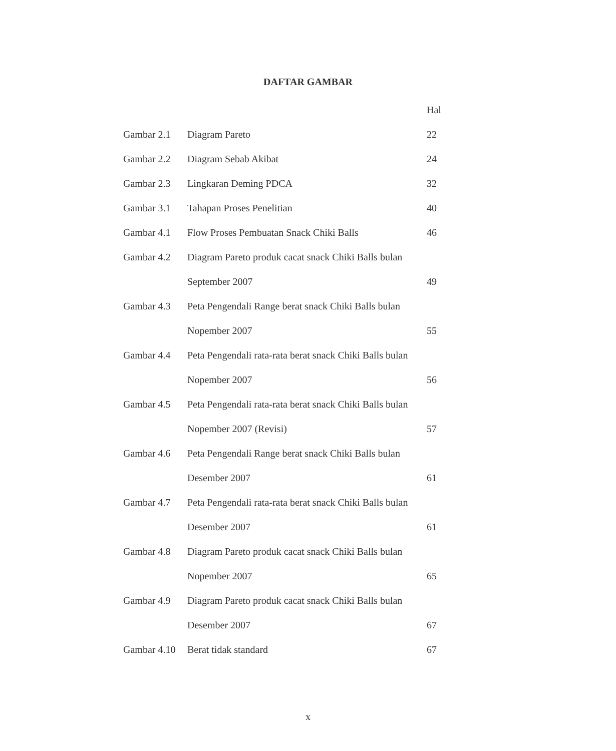DAFTAR GAMBAR
| | | Hal |
| Gambar 2.1 | Diagram Pareto | 22 |
| Gambar 2.2 | Diagram Sebab Akibat | 24 |
| Gambar 2.3 | Lingkaran Deming PDCA | 32 |
| Gambar 3.1 | Tahapan Proses Penelitian | 40 |
| Gambar 4.1 | Flow Proses Pembuatan Snack Chiki Balls | 46 |
| Gambar 4.2 | Diagram Pareto produk cacat snack Chiki Balls bulan | |
| | September 2007 | 49 |
| Gambar 4.3 | Peta Pengendali Range berat snack Chiki Balls bulan | |
| | Nopember 2007 | 55 |
| Gambar 4.4 | Peta Pengendali rata-rata berat snack Chiki Balls bulan | |
| | Nopember 2007 | 56 |
| Gambar 4.5 | Peta Pengendali rata-rata berat snack Chiki Balls bulan | |
| | Nopember 2007 (Revisi) | 57 |
| Gambar 4.6 | Peta Pengendali Range berat snack Chiki Balls bulan | |
| | Desember 2007 | 61 |
| Gambar 4.7 | Peta Pengendali rata-rata berat snack Chiki Balls bulan | |
| | Desember 2007 | 61 |
| Gambar 4.8 | Diagram Pareto produk cacat snack Chiki Balls bulan | |
| | Nopember 2007 | 65 |
| Gambar 4.9 | Diagram Pareto produk cacat snack Chiki Balls bulan | |
| | Desember 2007 | 67 |
| Gambar 4.10 | Berat tidak standard | 67 |
x